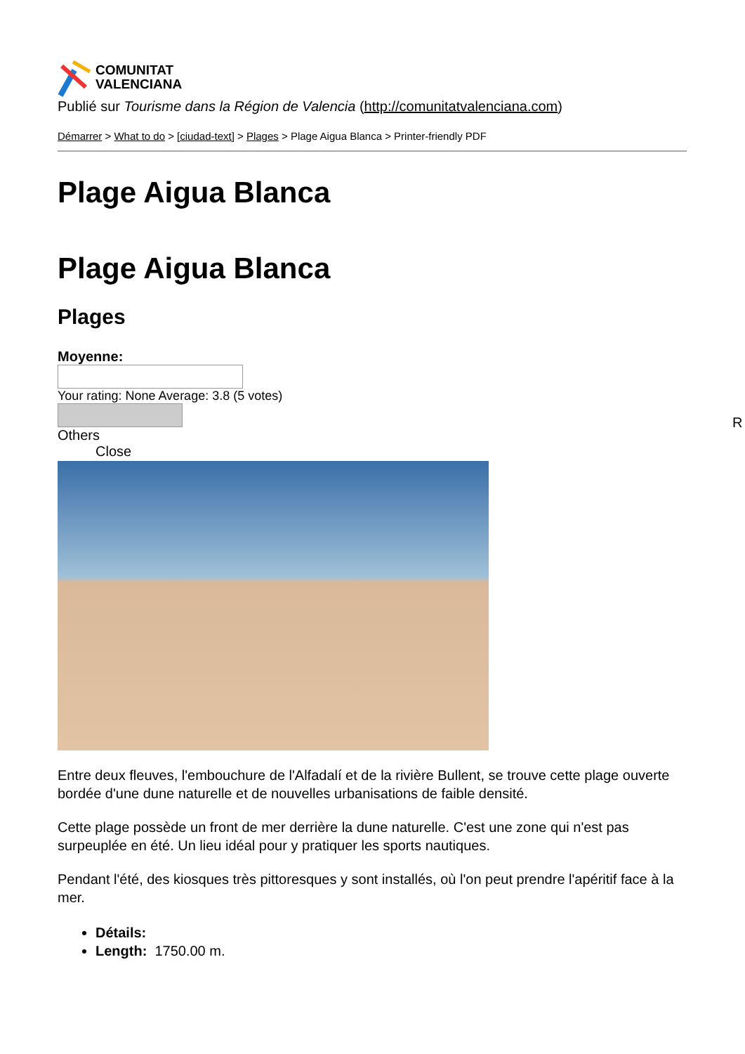COMUNITAT
VALENCIANA
Publié sur Tourisme dans la Région de Valencia (http://comunitatvalenciana.com)
Démarrer > What to do > [ciudad-text] > Plages > Plage Aigua Blanca > Printer-friendly PDF
Plage Aigua Blanca
Plage Aigua Blanca
Plages
Moyenne:
Your rating: None Average: 3.8 (5 votes)
Others
Close
Entre deux fleuves, l'embouchure de l'Alfadalí et de la rivière Bullent, se trouve cette plage ouverte bordée d'une dune naturelle et de nouvelles urbanisations de faible densité.
Cette plage possède un front de mer derrière la dune naturelle. C'est une zone qui n'est pas surpeuplée en été. Un lieu idéal pour y pratiquer les sports nautiques.
Pendant l'été, des kiosques très pittoresques y sont installés, où l'on peut prendre l'apéritif face à la mer.
Détails:
Length: 1750.00 m.
R